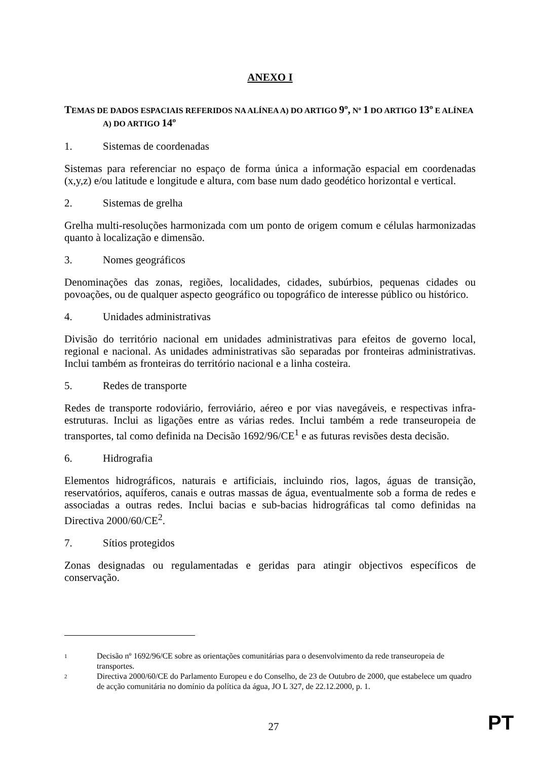ANEXO I
TEMAS DE DADOS ESPACIAIS REFERIDOS NA ALÍNEA A) DO ARTIGO 9º, Nº 1 DO ARTIGO 13º E ALÍNEA A) DO ARTIGO 14º
1. Sistemas de coordenadas
Sistemas para referenciar no espaço de forma única a informação espacial em coordenadas (x,y,z) e/ou latitude e longitude e altura, com base num dado geodético horizontal e vertical.
2. Sistemas de grelha
Grelha multi-resoluções harmonizada com um ponto de origem comum e células harmonizadas quanto à localização e dimensão.
3. Nomes geográficos
Denominações das zonas, regiões, localidades, cidades, subúrbios, pequenas cidades ou povoações, ou de qualquer aspecto geográfico ou topográfico de interesse público ou histórico.
4. Unidades administrativas
Divisão do território nacional em unidades administrativas para efeitos de governo local, regional e nacional. As unidades administrativas são separadas por fronteiras administrativas. Inclui também as fronteiras do território nacional e a linha costeira.
5. Redes de transporte
Redes de transporte rodoviário, ferroviário, aéreo e por vias navegáveis, e respectivas infra-estruturas. Inclui as ligações entre as várias redes. Inclui também a rede transeuropeia de transportes, tal como definida na Decisão 1692/96/CE<sup>1</sup> e as futuras revisões desta decisão.
6. Hidrografia
Elementos hidrográficos, naturais e artificiais, incluindo rios, lagos, águas de transição, reservatórios, aquíferos, canais e outras massas de água, eventualmente sob a forma de redes e associadas a outras redes. Inclui bacias e sub-bacias hidrográficas tal como definidas na Directiva 2000/60/CE<sup>2</sup>.
7. Sítios protegidos
Zonas designadas ou regulamentadas e geridas para atingir objectivos específicos de conservação.
1
Decisão nº 1692/96/CE sobre as orientações comunitárias para o desenvolvimento da rede transeuropeia de transportes.
2
Directiva 2000/60/CE do Parlamento Europeu e do Conselho, de 23 de Outubro de 2000, que estabelece um quadro de acção comunitária no domínio da política da água, JO L 327, de 22.12.2000, p. 1.
27
PT